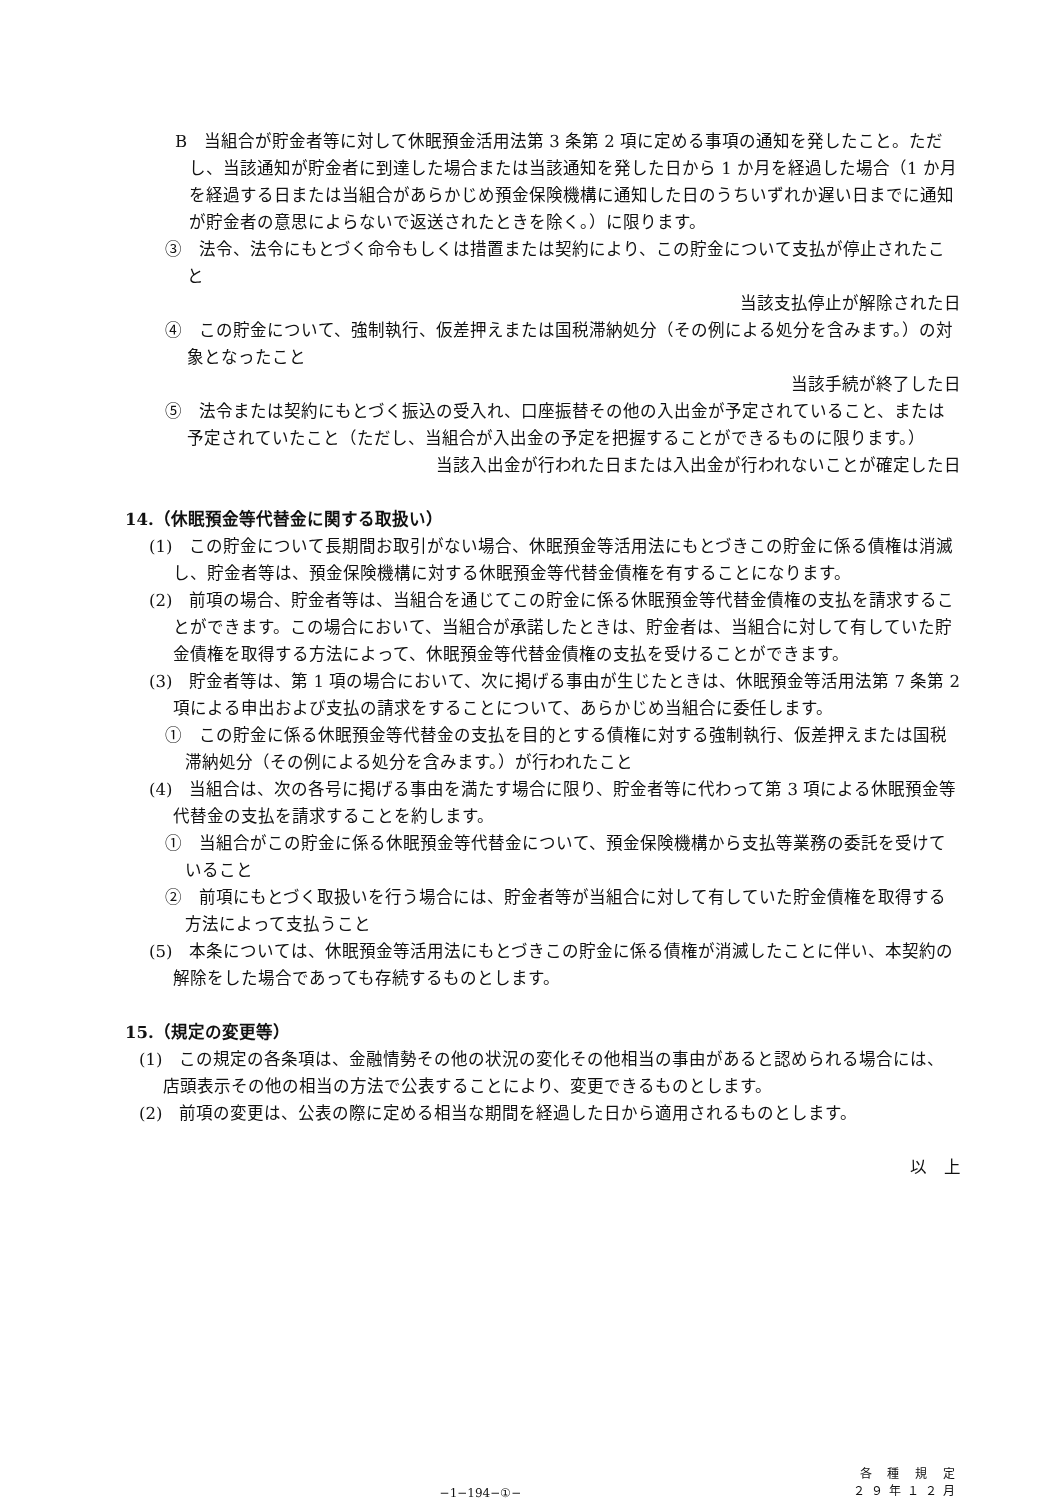B　当組合が貯金者等に対して休眠預金活用法第 3 条第 2 項に定める事項の通知を発したこと。ただし、当該通知が貯金者に到達した場合または当該通知を発した日から 1 か月を経過した場合（1 か月を経過する日または当組合があらかじめ預金保険機構に通知した日のうちいずれか遅い日までに通知が貯金者の意思によらないで返送されたときを除く。）に限ります。
③　法令、法令にもとづく命令もしくは措置または契約により、この貯金について支払が停止されたこと
当該支払停止が解除された日
④　この貯金について、強制執行、仮差押えまたは国税滞納処分（その例による処分を含みます。）の対象となったこと
当該手続が終了した日
⑤　法令または契約にもとづく振込の受入れ、口座振替その他の入出金が予定されていること、または予定されていたこと（ただし、当組合が入出金の予定を把握することができるものに限ります。）
当該入出金が行われた日または入出金が行われないことが確定した日
14.（休眠預金等代替金に関する取扱い）
(1)　この貯金について長期間お取引がない場合、休眠預金等活用法にもとづきこの貯金に係る債権は消滅し、貯金者等は、預金保険機構に対する休眠預金等代替金債権を有することになります。
(2)　前項の場合、貯金者等は、当組合を通じてこの貯金に係る休眠預金等代替金債権の支払を請求することができます。この場合において、当組合が承諾したときは、貯金者は、当組合に対して有していた貯金債権を取得する方法によって、休眠預金等代替金債権の支払を受けることができます。
(3)　貯金者等は、第 1 項の場合において、次に掲げる事由が生じたときは、休眠預金等活用法第 7 条第 2 項による申出および支払の請求をすることについて、あらかじめ当組合に委任します。
①　この貯金に係る休眠預金等代替金の支払を目的とする債権に対する強制執行、仮差押えまたは国税滞納処分（その例による処分を含みます。）が行われたこと
(4)　当組合は、次の各号に掲げる事由を満たす場合に限り、貯金者等に代わって第 3 項による休眠預金等代替金の支払を請求することを約します。
①　当組合がこの貯金に係る休眠預金等代替金について、預金保険機構から支払等業務の委託を受けていること
②　前項にもとづく取扱いを行う場合には、貯金者等が当組合に対して有していた貯金債権を取得する方法によって支払うこと
(5)　本条については、休眠預金等活用法にもとづきこの貯金に係る債権が消滅したことに伴い、本契約の解除をした場合であっても存続するものとします。
15.（規定の変更等）
(1)　この規定の各条項は、金融情勢その他の状況の変化その他相当の事由があると認められる場合には、店頭表示その他の相当の方法で公表することにより、変更できるものとします。
(2)　前項の変更は、公表の際に定める相当な期間を経過した日から適用されるものとします。
以　上
−1−194−①−
各 種 規 定
２９年１２月